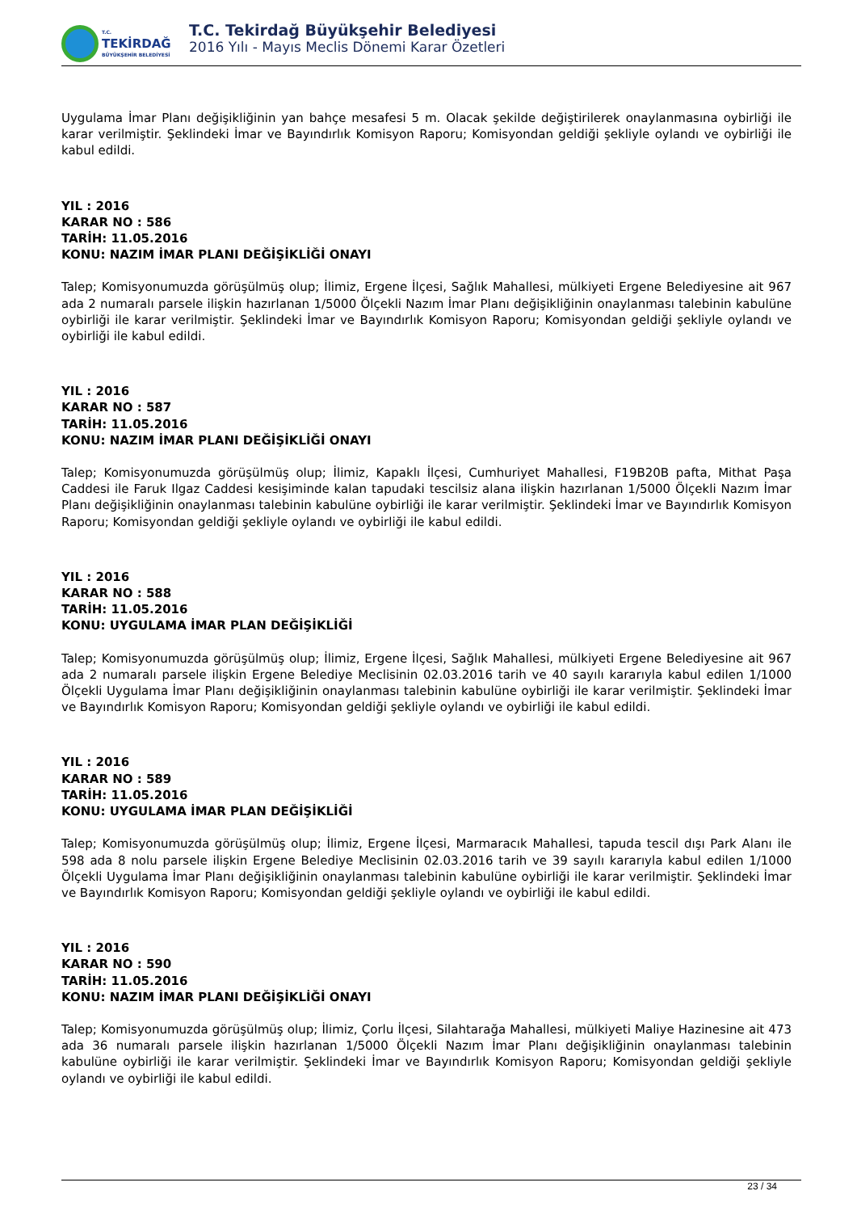T.C.
TEKİRDAĞ
BÜYÜKŞEHİR BELEDİYESİ
T.C. Tekirdağ Büyükşehir Belediyesi
2016 Yılı - Mayıs Meclis Dönemi Karar Özetleri
Uygulama İmar Planı değişikliğinin yan bahçe mesafesi 5 m. Olacak şekilde değiştirilerek onaylanmasına oybirliği ile karar verilmiştir. Şeklindeki İmar ve Bayındırlık Komisyon Raporu; Komisyondan geldiği şekliyle oylandı ve oybirliği ile kabul edildi.
YIL : 2016
KARAR NO : 586
TARİH: 11.05.2016
KONU: NAZIM İMAR PLANI DEĞİŞİKLİĞİ ONAYI
Talep; Komisyonumuzda görüşülmüş olup; İlimiz, Ergene İlçesi, Sağlık Mahallesi, mülkiyeti Ergene Belediyesine ait 967 ada 2 numaralı parsele ilişkin hazırlanan 1/5000 Ölçekli Nazım İmar Planı değişikliğinin onaylanması talebinin kabulüne oybirliği ile karar verilmiştir. Şeklindeki İmar ve Bayındırlık Komisyon Raporu; Komisyondan geldiği şekliyle oylandı ve oybirliği ile kabul edildi.
YIL : 2016
KARAR NO : 587
TARİH: 11.05.2016
KONU: NAZIM İMAR PLANI DEĞİŞİKLİĞİ ONAYI
Talep; Komisyonumuzda görüşülmüş olup; İlimiz, Kapaklı İlçesi, Cumhuriyet Mahallesi, F19B20B pafta, Mithat Paşa Caddesi ile Faruk Ilgaz Caddesi kesişiminde kalan tapudaki tescilsiz alana ilişkin hazırlanan 1/5000 Ölçekli Nazım İmar Planı değişikliğinin onaylanması talebinin kabulüne oybirliği ile karar verilmiştir. Şeklindeki İmar ve Bayındırlık Komisyon Raporu; Komisyondan geldiği şekliyle oylandı ve oybirliği ile kabul edildi.
YIL : 2016
KARAR NO : 588
TARİH: 11.05.2016
KONU: UYGULAMA İMAR PLAN DEĞİŞİKLİĞİ
Talep; Komisyonumuzda görüşülmüş olup; İlimiz, Ergene İlçesi, Sağlık Mahallesi, mülkiyeti Ergene Belediyesine ait 967 ada 2 numaralı parsele ilişkin Ergene Belediye Meclisinin 02.03.2016 tarih ve 40 sayılı kararıyla kabul edilen 1/1000 Ölçekli Uygulama İmar Planı değişikliğinin onaylanması talebinin kabulüne oybirliği ile karar verilmiştir. Şeklindeki İmar ve Bayındırlık Komisyon Raporu; Komisyondan geldiği şekliyle oylandı ve oybirliği ile kabul edildi.
YIL : 2016
KARAR NO : 589
TARİH: 11.05.2016
KONU: UYGULAMA İMAR PLAN DEĞİŞİKLİĞİ
Talep; Komisyonumuzda görüşülmüş olup; İlimiz, Ergene İlçesi, Marmaracık Mahallesi, tapuda tescil dışı Park Alanı ile 598 ada 8 nolu parsele ilişkin Ergene Belediye Meclisinin 02.03.2016 tarih ve 39 sayılı kararıyla kabul edilen 1/1000 Ölçekli Uygulama İmar Planı değişikliğinin onaylanması talebinin kabulüne oybirliği ile karar verilmiştir. Şeklindeki İmar ve Bayındırlık Komisyon Raporu; Komisyondan geldiği şekliyle oylandı ve oybirliği ile kabul edildi.
YIL : 2016
KARAR NO : 590
TARİH: 11.05.2016
KONU: NAZIM İMAR PLANI DEĞİŞİKLİĞİ ONAYI
Talep; Komisyonumuzda görüşülmüş olup; İlimiz, Çorlu İlçesi, Silahtarağa Mahallesi, mülkiyeti Maliye Hazinesine ait 473 ada 36 numaralı parsele ilişkin hazırlanan 1/5000 Ölçekli Nazım İmar Planı değişikliğinin onaylanması talebinin kabulüne oybirliği ile karar verilmiştir. Şeklindeki İmar ve Bayındırlık Komisyon Raporu; Komisyondan geldiği şekliyle oylandı ve oybirliği ile kabul edildi.
23 / 34